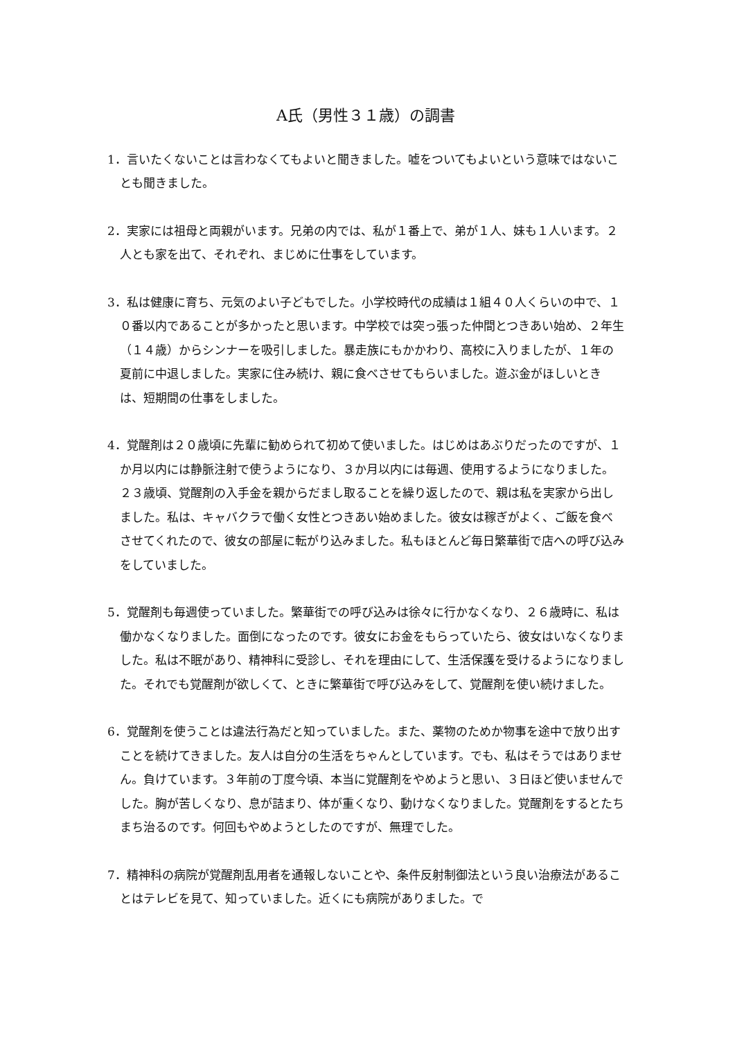A氏（男性３１歳）の調書
1．言いたくないことは言わなくてもよいと聞きました。嘘をついてもよいという意味ではないことも聞きました。
2．実家には祖母と両親がいます。兄弟の内では、私が１番上で、弟が１人、妹も１人います。２人とも家を出て、それぞれ、まじめに仕事をしています。
3．私は健康に育ち、元気のよい子どもでした。小学校時代の成績は１組４０人くらいの中で、１０番以内であることが多かったと思います。中学校では突っ張った仲間とつきあい始め、２年生（１４歳）からシンナーを吸引しました。暴走族にもかかわり、高校に入りましたが、１年の夏前に中退しました。実家に住み続け、親に食べさせてもらいました。遊ぶ金がほしいときは、短期間の仕事をしました。
4．覚醒剤は２０歳頃に先輩に勧められて初めて使いました。はじめはあぶりだったのですが、１か月以内には静脈注射で使うようになり、３か月以内には毎週、使用するようになりました。２３歳頃、覚醒剤の入手金を親からだまし取ることを繰り返したので、親は私を実家から出しました。私は、キャバクラで働く女性とつきあい始めました。彼女は稼ぎがよく、ご飯を食べさせてくれたので、彼女の部屋に転がり込みました。私もほとんど毎日繁華街で店への呼び込みをしていました。
5．覚醒剤も毎週使っていました。繁華街での呼び込みは徐々に行かなくなり、２６歳時に、私は働かなくなりました。面倒になったのです。彼女にお金をもらっていたら、彼女はいなくなりました。私は不眠があり、精神科に受診し、それを理由にして、生活保護を受けるようになりました。それでも覚醒剤が欲しくて、ときに繁華街で呼び込みをして、覚醒剤を使い続けました。
6．覚醒剤を使うことは違法行為だと知っていました。また、薬物のためか物事を途中で放り出すことを続けてきました。友人は自分の生活をちゃんとしています。でも、私はそうではありません。負けています。３年前の丁度今頃、本当に覚醒剤をやめようと思い、３日ほど使いませんでした。胸が苦しくなり、息が詰まり、体が重くなり、動けなくなりました。覚醒剤をするとたちまち治るのです。何回もやめようとしたのですが、無理でした。
7．精神科の病院が覚醒剤乱用者を通報しないことや、条件反射制御法という良い治療法があることはテレビを見て、知っていました。近くにも病院がありました。で